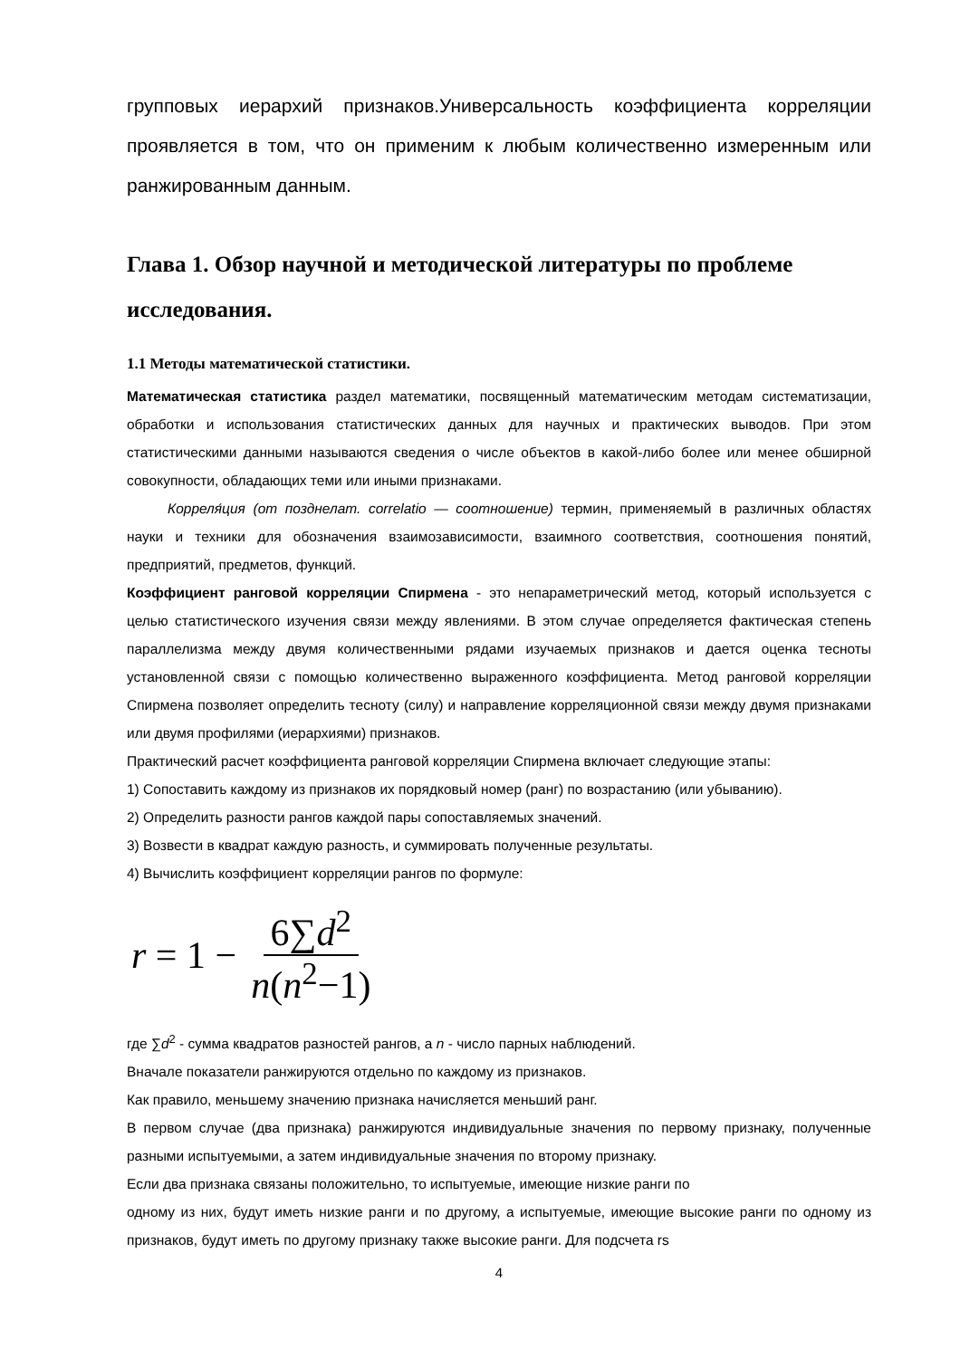групповых иерархий признаков.Универсальность коэффициента корреляции проявляется в том, что он применим к любым количественно измеренным или ранжированным данным.
Глава 1. Обзор научной и методической литературы по проблеме исследования.
1.1 Методы математической статистики.
Математическая статистика раздел математики, посвященный математическим методам систематизации, обработки и использования статистических данных для научных и практических выводов. При этом статистическими данными называются сведения о числе объектов в какой-либо более или менее обширной совокупности, обладающих теми или иными признаками.
Корреля́ция (от позднелат. correlatio — соотношение) термин, применяемый в различных областях науки и техники для обозначения взаимозависимости, взаимного соответствия, соотношения понятий, предприятий, предметов, функций.
Коэффициент ранговой корреляции Спирмена - это непараметрический метод, который используется с целью статистического изучения связи между явлениями. В этом случае определяется фактическая степень параллелизма между двумя количественными рядами изучаемых признаков и дается оценка тесноты установленной связи с помощью количественно выраженного коэффициента. Метод ранговой корреляции Спирмена позволяет определить тесноту (силу) и направление корреляционной связи между двумя признаками или двумя профилями (иерархиями) признаков.
Практический расчет коэффициента ранговой корреляции Спирмена включает следующие этапы:
1) Сопоставить каждому из признаков их порядковый номер (ранг) по возрастанию (или убыванию).
2) Определить разности рангов каждой пары сопоставляемых значений.
3) Возвести в квадрат каждую разность, и суммировать полученные результаты.
4) Вычислить коэффициент корреляции рангов по формуле:
r = 1 − 6∑d<sup>2</sup> n(n<sup>2</sup>−1)
где ∑d<sup>2</sup> - сумма квадратов разностей рангов, а n - число парных наблюдений.
Вначале показатели ранжируются отдельно по каждому из признаков.
Как правило, меньшему значению признака начисляется меньший ранг.
В первом случае (два признака) ранжируются индивидуальные значения по первому признаку, полученные разными испытуемыми, а затем индивидуальные значения по второму признаку.
Если два признака связаны положительно, то испытуемые, имеющие низкие ранги по
одному из них, будут иметь низкие ранги и по другому, а испытуемые, имеющие высокие ранги по одному из признаков, будут иметь по другому признаку также высокие ранги. Для подсчета rs
4